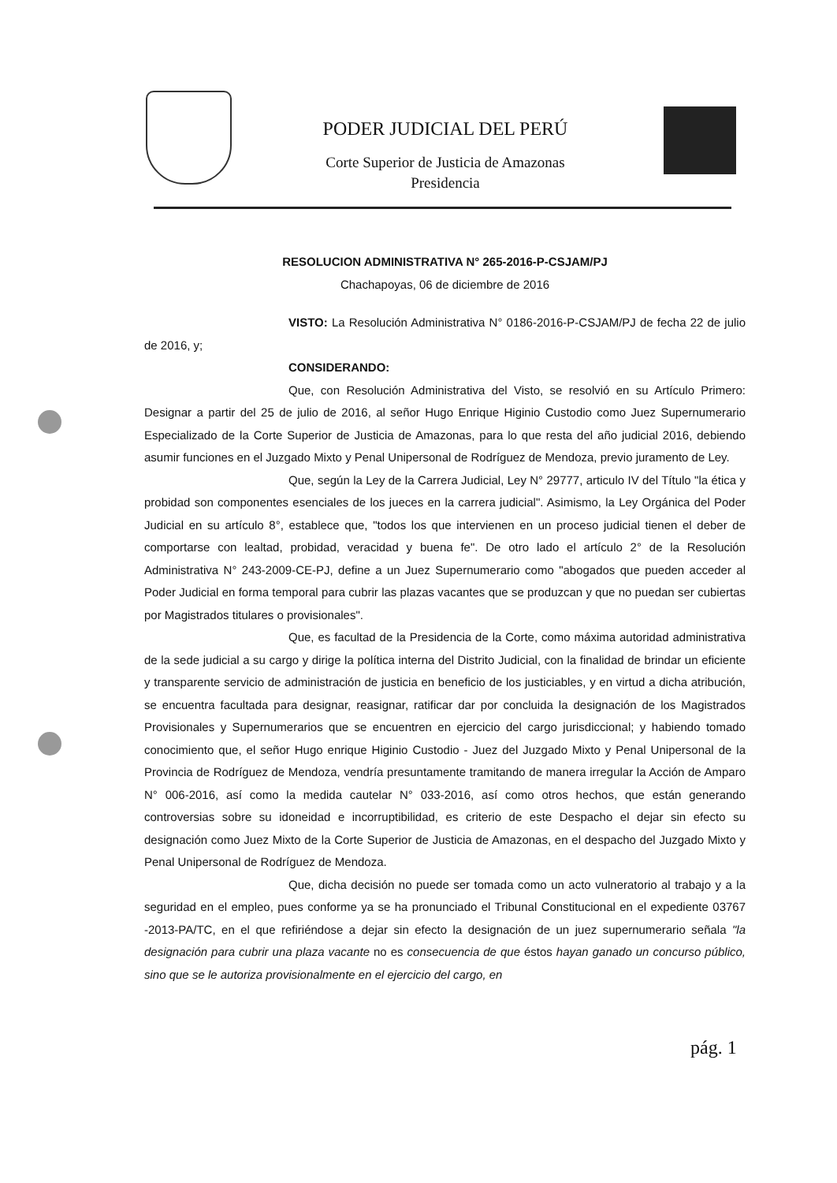PODER JUDICIAL DEL PERÚ
Corte Superior de Justicia de Amazonas
Presidencia
RESOLUCION ADMINISTRATIVA N° 265-2016-P-CSJAM/PJ
Chachapoyas, 06 de diciembre de 2016
VISTO: La Resolución Administrativa N° 0186-2016-P-CSJAM/PJ de fecha 22 de julio de 2016, y;
CONSIDERANDO:
Que, con Resolución Administrativa del Visto, se resolvió en su Artículo Primero: Designar a partir del 25 de julio de 2016, al señor Hugo Enrique Higinio Custodio como Juez Supernumerario Especializado de la Corte Superior de Justicia de Amazonas, para lo que resta del año judicial 2016, debiendo asumir funciones en el Juzgado Mixto y Penal Unipersonal de Rodríguez de Mendoza, previo juramento de Ley.
Que, según la Ley de la Carrera Judicial, Ley N° 29777, articulo IV del Título "la ética y probidad son componentes esenciales de los jueces en la carrera judicial". Asimismo, la Ley Orgánica del Poder Judicial en su artículo 8°, establece que, "todos los que intervienen en un proceso judicial tienen el deber de comportarse con lealtad, probidad, veracidad y buena fe". De otro lado el artículo 2° de la Resolución Administrativa N° 243-2009-CE-PJ, define a un Juez Supernumerario como "abogados que pueden acceder al Poder Judicial en forma temporal para cubrir las plazas vacantes que se produzcan y que no puedan ser cubiertas por Magistrados titulares o provisionales".
Que, es facultad de la Presidencia de la Corte, como máxima autoridad administrativa de la sede judicial a su cargo y dirige la política interna del Distrito Judicial, con la finalidad de brindar un eficiente y transparente servicio de administración de justicia en beneficio de los justiciables, y en virtud a dicha atribución, se encuentra facultada para designar, reasignar, ratificar dar por concluida la designación de los Magistrados Provisionales y Supernumerarios que se encuentren en ejercicio del cargo jurisdiccional; y habiendo tomado conocimiento que, el señor Hugo enrique Higinio Custodio - Juez del Juzgado Mixto y Penal Unipersonal de la Provincia de Rodríguez de Mendoza, vendría presuntamente tramitando de manera irregular la Acción de Amparo N° 006-2016, así como la medida cautelar N° 033-2016, así como otros hechos, que están generando controversias sobre su idoneidad e incorruptibilidad, es criterio de este Despacho el dejar sin efecto su designación como Juez Mixto de la Corte Superior de Justicia de Amazonas, en el despacho del Juzgado Mixto y Penal Unipersonal de Rodríguez de Mendoza.
Que, dicha decisión no puede ser tomada como un acto vulneratorio al trabajo y a la seguridad en el empleo, pues conforme ya se ha pronunciado el Tribunal Constitucional en el expediente 03767 -2013-PA/TC, en el que refiriéndose a dejar sin efecto la designación de un juez supernumerario señala "la designación para cubrir una plaza vacante no es consecuencia de que éstos hayan ganado un concurso público, sino que se le autoriza provisionalmente en el ejercicio del cargo, en
pág. 1